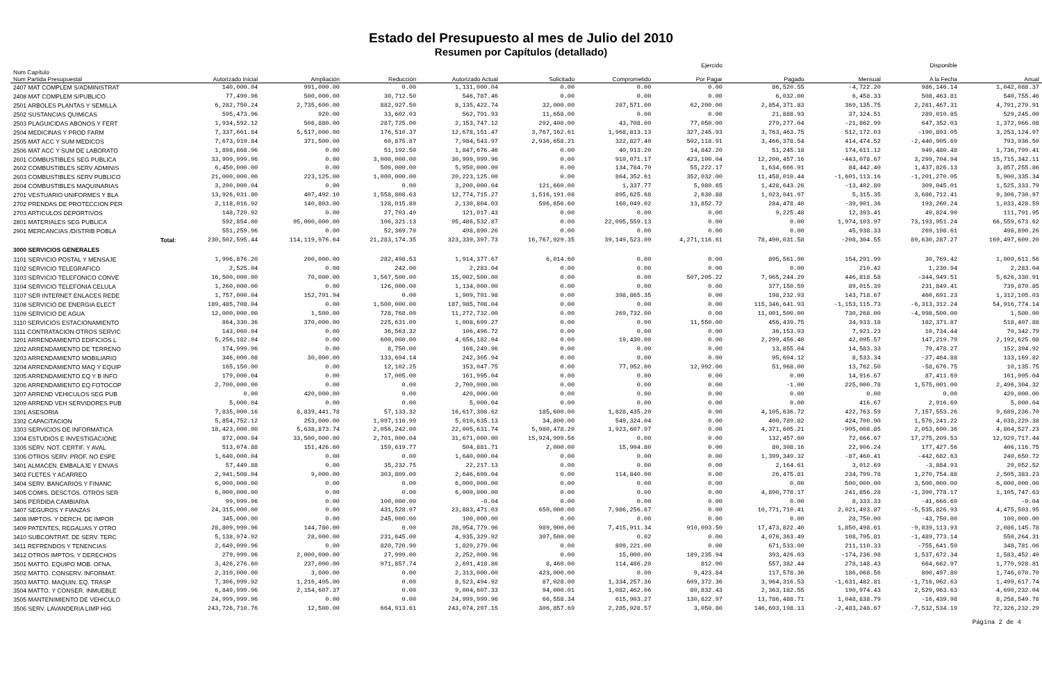Estado del Presupuesto al mes de Julio del 2010
Resumen por Capítulos (detallado)
| | | | | | | | Ejercido | | | Disponible | |
| --- | --- | --- | --- | --- | --- | --- | --- | --- | --- | --- | --- |
| Num Capítulo Num Partida Presupuestal | Autorizado Inicial | Ampliación | Reducción | Autorizado Actual | Solicitado | Comprometido | Por Pagar | Pagado | Mensual | A la Fecha | Anual |
| 2407 MAT COMPLEM S/ADMINISTRAT | 140,000.04 | 991,000.00 | 0.00 | 1,131,000.04 | 0.00 | 0.00 | 0.00 | 86,520.55 | -4,722.20 | 986,146.14 | 1,042,088.37 |
| 2408 MAT COMPLEM S/PUBLICO | 77,499.96 | 500,000.00 | 30,712.50 | 546,787.46 | 0.00 | 0.00 | 0.00 | 6,032.00 | 6,458.33 | 508,463.81 | 540,755.46 |
| 2501 ARBOLES PLANTAS Y SEMILLA | 6,282,750.24 | 2,735,600.00 | 882,927.50 | 8,135,422.74 | 32,000.00 | 287,571.00 | 62,200.00 | 2,854,371.83 | 369,135.75 | 2,281,467.31 | 4,791,279.91 |
| 2502 SUSTANCIAS QUIMICAS | 595,473.96 | 920.00 | 33,602.03 | 562,791.93 | 11,658.00 | 0.00 | 0.00 | 21,888.93 | 37,324.51 | 289,010.85 | 529,245.00 |
| 2503 PLAGUICIDAS ABONOS Y FERT | 1,934,592.12 | 506,880.00 | 287,725.00 | 2,153,747.12 | 292,400.00 | 43,708.00 | 77,050.00 | 279,277.04 | -21,862.99 | 647,352.03 | 1,372,966.08 |
| 2504 MEDICINAS Y PROD FARM | 7,337,661.84 | 5,517,000.00 | 176,510.37 | 12,678,151.47 | 3,767,162.61 | 1,968,813.13 | 327,245.93 | 3,763,463.75 | 512,172.03 | -190,893.05 | 3,253,124.97 |
| 2505 MAT ACC Y SUM MEDICOS | 7,673,919.84 | 371,500.00 | 60,875.87 | 7,984,543.97 | 2,936,658.21 | 322,827.40 | 502,118.91 | 3,466,378.54 | 414,474.52 | -2,440,905.69 | 793,936.50 |
| 2506 MAT ACC Y SUM DE LABORATO | 1,898,868.96 | 0.00 | 51,192.50 | 1,847,676.46 | 0.00 | 40,913.20 | 14,842.20 | 51,245.18 | 174,611.12 | 949,480.48 | 1,736,799.41 |
| 2601 COMBUSTIBLES SEG PUBLICA | 33,999,999.96 | 0.00 | 3,000,000.00 | 30,999,999.96 | 0.00 | 910,071.17 | 423,100.04 | 12,200,457.16 | -443,078.67 | 3,299,704.94 | 15,715,342.11 |
| 2602 COMBUSTIBLES SERV ADMINIS | 6,450,000.00 | 0.00 | 500,000.00 | 5,950,000.00 | 0.00 | 134,784.79 | 55,222.17 | 1,634,666.91 | 84,442.40 | 1,437,826.13 | 3,857,255.86 |
| 2603 COMBUSTIBLES SERV PUBLICO | 21,000,000.00 | 223,125.00 | 1,000,000.00 | 20,223,125.00 | 0.00 | 864,352.61 | 352,032.00 | 11,458,010.44 | -1,601,113.16 | -1,201,270.05 | 5,900,335.34 |
| 2604 COMBUSTIBLES MAQUINARIAS | 3,200,000.04 | 0.00 | 0.00 | 3,200,000.04 | 121,660.00 | 1,337.77 | 5,980.65 | 1,428,643.26 | -13,402.80 | 309,045.01 | 1,525,333.79 |
| 2701 VESTUARIO UNIFORMES Y BLA | 13,926,031.80 | 407,492.10 | 1,558,808.63 | 12,774,715.27 | 1,516,191.08 | 895,625.68 | 2,630.88 | 1,023,041.97 | 5,315.35 | 3,686,712.41 | 9,306,730.97 |
| 2702 PRENDAS DE PROTECCION PER | 2,118,016.92 | 140,803.00 | 128,015.89 | 2,130,804.03 | 596,656.60 | 160,049.02 | 13,852.72 | 284,478.40 | -39,901.36 | 193,260.24 | 1,033,428.59 |
| 2703 ARTICULOS DEPORTIVOS | 148,720.92 | 0.00 | 27,703.49 | 121,017.43 | 0.00 | 0.00 | 0.00 | 9,225.48 | 12,393.41 | 49,824.90 | 111,791.95 |
| 2801 MATERIALES SEG PUBLICA | 592,854.00 | 95,000,000.00 | 106,321.13 | 95,486,532.87 | 0.00 | 22,095,559.13 | 0.00 | 0.00 | 1,974,103.97 | 73,193,951.24 | 66,559,673.62 |
| 2901 MERCANCIAS /DISTRIB POBLA | 551,259.96 | 0.00 | 52,369.70 | 498,890.26 | 0.00 | 0.00 | 0.00 | 0.00 | 45,938.33 | 269,198.61 | 498,890.26 |
| Total: | 230,502,595.44 | 114,119,976.64 | 21,283,174.35 | 323,339,397.73 | 16,767,929.35 | 39,149,523.09 | 4,271,116.61 | 78,490,031.58 | -208,304.55 | 89,630,287.27 | 169,497,609.20 |
| 3000 SERVICIOS GENERALES | | | | | | | | | | | |
| 3101 SERVICIO POSTAL Y MENSAJE | 1,996,876.20 | 200,000.00 | 282,498.53 | 1,914,377.67 | 6,014.60 | 0.00 | 0.00 | 895,561.90 | 154,291.99 | 30,769.42 | 1,009,611.56 |
| 3102 SERVICIO TELEGRAFICO | 2,525.04 | 0.00 | 242.00 | 2,283.04 | 0.00 | 0.00 | 0.00 | 0.00 | 210.42 | 1,230.94 | 2,283.04 |
| 3103 SERVICIO TELEFONICO CONVE | 16,500,000.00 | 70,000.00 | 1,567,500.00 | 15,002,500.00 | 0.00 | 0.00 | 507,205.22 | 7,965,244.29 | 446,818.58 | -344,949.51 | 5,626,330.91 |
| 3104 SERVICIO TELEFONIA CELULA | 1,260,000.00 | 0.00 | 126,000.00 | 1,134,000.00 | 0.00 | 0.00 | 0.00 | 377,150.59 | 89,015.39 | 231,849.41 | 739,870.85 |
| 3107 SER INTERNET ENLACES REDE | 1,757,000.04 | 152,791.94 | 0.00 | 1,909,791.98 | 0.00 | 398,865.35 | 0.00 | 198,232.93 | 143,718.67 | 460,691.23 | 1,312,105.03 |
| 3108 SERVICIO DE ENERGIA ELECT | 189,485,708.04 | 0.00 | 1,500,000.00 | 187,985,708.04 | 0.00 | 0.00 | 0.00 | 115,346,641.93 | -1,153,115.73 | -6,313,312.24 | 54,916,774.14 |
| 3109 SERVICIO DE AGUA | 12,000,000.00 | 1,500.00 | 728,768.00 | 11,272,732.00 | 0.00 | 269,732.00 | 0.00 | 11,001,500.00 | 730,268.00 | -4,998,500.00 | 1,500.00 |
| 3110 SERVICIOS ESTACIONAMIENTO | 864,330.36 | 370,000.00 | 225,631.09 | 1,008,699.27 | 0.00 | 0.00 | 11,550.00 | 456,439.75 | 34,933.18 | 182,371.87 | 518,407.88 |
| 3111 CONTRATACION OTROS SERVIC | 143,060.04 | 0.00 | 36,563.32 | 106,496.72 | 0.00 | 0.00 | 0.00 | 36,153.93 | 7,921.23 | 10,734.44 | 70,342.79 |
| 3201 ARRENDAMIENTO EDIFICIOS L | 5,256,182.04 | 0.00 | 600,000.00 | 4,656,182.04 | 0.00 | 19,430.00 | 0.00 | 2,299,456.40 | 42,095.57 | 147,219.79 | 2,192,625.08 |
| 3202 ARRENDAMIENTO DE TERRENO | 174,999.96 | 0.00 | 8,750.00 | 166,249.96 | 0.00 | 0.00 | 0.00 | 13,855.04 | 14,583.33 | 79,478.27 | 152,394.92 |
| 3203 ARRENDAMIENTO MOBILIARIO | 346,000.08 | 30,000.00 | 133,694.14 | 242,305.94 | 0.00 | 0.00 | 0.00 | 95,604.12 | 8,533.34 | -27,464.88 | 133,169.82 |
| 3204 ARRENDAMIENTO MAQ Y EQUIP | 165,150.00 | 0.00 | 12,102.25 | 153,047.75 | 0.00 | 77,952.00 | 12,992.00 | 51,968.00 | 13,762.50 | -58,676.75 | 10,135.75 |
| 3205 ARRENDAMIENTO EQ Y B INFO | 179,000.04 | 0.00 | 17,005.00 | 161,995.04 | 0.00 | 0.00 | 0.00 | 0.00 | 14,916.67 | 87,411.69 | 161,995.04 |
| 3206 ARRENDAMIENTO EQ FOTOCOP | 2,700,000.00 | 0.00 | 0.00 | 2,700,000.00 | 0.00 | 0.00 | 0.00 | -1.00 | 225,000.78 | 1,575,001.00 | 2,496,304.32 |
| 3207 ARREND VEHICULOS SEG PUB | 0.00 | 420,000.00 | 0.00 | 420,000.00 | 0.00 | 0.00 | 0.00 | 0.00 | 0.00 | 0.00 | 420,000.00 |
| 3209 ARREND VEH SERVIDORES PUB | 5,000.04 | 0.00 | 0.00 | 5,000.04 | 0.00 | 0.00 | 0.00 | 0.00 | 416.67 | 2,916.69 | 5,000.04 |
| 3301 ASESORIA | 7,835,000.16 | 8,839,441.78 | 57,133.32 | 16,617,308.62 | 185,600.00 | 1,828,435.20 | 0.00 | 4,105,636.72 | 422,763.59 | 7,157,553.26 | 9,689,236.70 |
| 3302 CAPACITACION | 5,854,752.12 | 253,000.00 | 1,097,116.99 | 5,010,635.13 | 34,800.00 | 549,324.04 | 0.00 | 400,789.82 | 424,700.90 | 1,576,241.22 | 4,038,229.38 |
| 3303 SERVICIOS DE INFORMATICA | 18,423,000.00 | 5,638,873.74 | 2,056,242.00 | 22,005,631.74 | 5,980,478.20 | 1,923,607.97 | 0.00 | 4,371,605.21 | -995,008.85 | 2,053,690.36 | 4,804,527.23 |
| 3304 ESTUDIOS E INVESTIGACIONE | 872,000.04 | 33,500,000.00 | 2,701,000.04 | 31,671,000.00 | 15,924,999.56 | 0.00 | 0.00 | 132,457.60 | 72,666.67 | 17,275,209.53 | 12,929,717.44 |
| 3305 SERV. NOT. CERTIF. Y AVAL | 513,074.88 | 151,426.60 | 159,619.77 | 504,881.71 | 2,000.00 | 15,904.80 | 0.00 | 80,308.16 | 22,906.24 | 177,427.56 | 406,116.75 |
| 3306 OTROS SERV. PROF. NO ESPE | 1,640,000.04 | 0.00 | 0.00 | 1,640,000.04 | 0.00 | 0.00 | 0.00 | 1,399,349.32 | -87,460.41 | -442,682.63 | 240,650.72 |
| 3401 ALMACEN. EMBALAJE Y ENVAS | 57,449.88 | 0.00 | 35,232.75 | 22,217.13 | 0.00 | 0.00 | 0.00 | 2,164.61 | 3,012.69 | -3,884.93 | 20,052.52 |
| 3402 FLETES Y ACARREO | 2,941,508.04 | 9,000.00 | 303,809.00 | 2,646,699.04 | 0.00 | 114,840.00 | 0.00 | 26,475.81 | 234,799.78 | 1,270,754.88 | 2,505,383.23 |
| 3404 SERV. BANCARIOS Y FINANC | 6,000,000.00 | 0.00 | 0.00 | 6,000,000.00 | 0.00 | 0.00 | 0.00 | 0.00 | 500,000.00 | 3,500,000.00 | 6,000,000.00 |
| 3405 COMIS. DESCTOS. OTROS SER | 6,000,000.00 | 0.00 | 0.00 | 6,000,000.00 | 0.00 | 0.00 | 0.00 | 4,890,778.17 | 241,856.28 | -1,390,778.17 | 1,105,747.63 |
| 3406 PERDIDA CAMBIARIA | 99,999.96 | 0.00 | 100,000.00 | -0.04 | 0.00 | 0.00 | 0.00 | 0.00 | 8,333.33 | -41,666.69 | -0.04 |
| 3407 SEGUROS Y FIANZAS | 24,315,000.00 | 0.00 | 431,528.97 | 23,883,471.03 | 650,000.00 | 7,986,256.67 | 0.00 | 10,771,710.41 | 2,021,493.87 | -5,535,826.93 | 4,475,503.95 |
| 3408 IMPTOS. Y DERCH. DE IMPOR | 345,000.00 | 0.00 | 245,000.00 | 100,000.00 | 0.00 | 0.00 | 0.00 | 0.00 | 28,750.00 | -43,750.00 | 100,000.00 |
| 3409 PATENTES, REGALIAS Y OTRO | 28,809,999.96 | 144,780.00 | 0.00 | 28,954,779.96 | 989,900.00 | 7,415,911.34 | 910,093.50 | 17,473,822.40 | 1,850,498.61 | -9,839,113.93 | 2,086,145.78 |
| 3410 SUBCONTRAT. DE SERV. TERC | 5,138,974.92 | 28,000.00 | 231,645.00 | 4,935,329.92 | 307,500.00 | 0.02 | 0.00 | 4,076,363.49 | 108,795.81 | -1,489,773.14 | 550,264.31 |
| 3411 REFRENDOS Y TENENCIAS | 2,649,999.96 | 0.00 | 820,720.90 | 1,829,279.06 | 0.00 | 809,221.00 | 0.00 | 671,533.00 | 211,110.33 | -755,641.59 | 348,781.06 |
| 3412 OTROS IMPTOS. Y DERECHOS | 279,999.96 | 2,000,000.00 | 27,999.00 | 2,252,000.96 | 0.00 | 15,000.00 | 189,235.94 | 393,426.03 | -174,236.98 | 1,537,672.34 | 1,583,452.40 |
| 3501 MATTO. EQUIPO MOB. OFNA. | 3,426,276.60 | 237,000.00 | 971,857.74 | 2,691,418.86 | 8,460.00 | 114,486.20 | 812.00 | 557,382.44 | 278,148.43 | 664,662.97 | 1,770,928.81 |
| 3502 MATTO. CONSERV. INFORMAT. | 2,310,000.00 | 3,000.00 | 0.00 | 2,313,000.00 | 423,000.00 | 0.00 | 9,423.84 | 117,578.36 | 186,068.56 | 800,497.80 | 1,746,070.70 |
| 3503 MATTO. MAQUIN. EQ. TRASP | 7,306,999.92 | 1,216,495.00 | 0.00 | 8,523,494.92 | 87,028.00 | 1,334,257.36 | 609,372.36 | 3,964,316.53 | -1,631,482.81 | -1,716,062.63 | 1,499,617.74 |
| 3504 MATTO. Y CONSER. INMUEBLE | 6,849,999.96 | 2,154,607.37 | 0.00 | 9,004,607.33 | 94,000.01 | 1,082,462.06 | 80,832.43 | 2,363,182.55 | 190,974.43 | 2,529,963.63 | 4,690,232.04 |
| 3505 MANTENIMIENTO DE VEHICULO | 24,999,999.96 | 0.00 | 0.00 | 24,999,999.96 | 66,558.34 | 615,903.27 | 130,822.97 | 13,786,488.71 | 1,048,838.79 | -16,439.98 | 8,258,549.78 |
| 3506 SERV. LAVANDERIA LIMP HIG | 243,726,710.76 | 12,500.00 | 664,913.61 | 243,074,297.15 | 306,857.69 | 2,285,928.57 | 3,050.80 | 146,693,198.13 | -2,483,248.67 | -7,532,534.19 | 72,326,232.29 |
Página 2 de 4